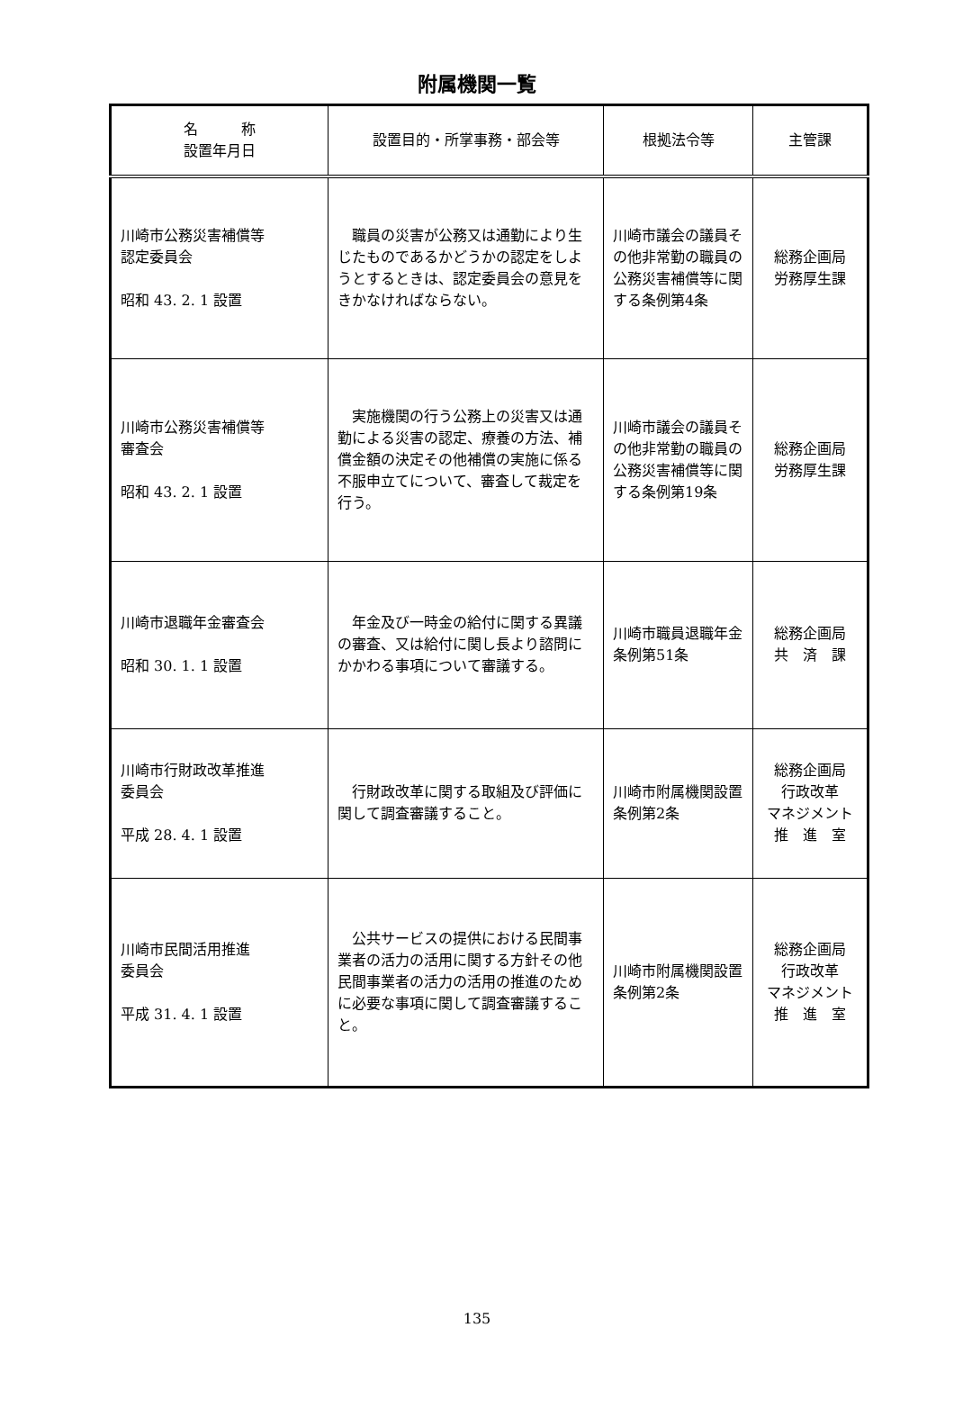附属機関一覧
| 名 称 設置年月日 | 設置目的・所掌事務・部会等 | 根拠法令等 | 主管課 |
| --- | --- | --- | --- |
| 川崎市公務災害補償等 認定委員会 昭和 43. 2. 1 設置 | 職員の災害が公務又は通勤により生じたものであるかどうかの認定をしようとするときは、認定委員会の意見をきかなければならない。 | 川崎市議会の議員その他非常勤の職員の公務災害補償等に関する条例第4条 | 総務企画局 労務厚生課 |
| 川崎市公務災害補償等 審査会 昭和 43. 2. 1 設置 | 実施機関の行う公務上の災害又は通勤による災害の認定、療養の方法、補償金額の決定その他補償の実施に係る不服申立てについて、審査して裁定を行う。 | 川崎市議会の議員その他非常勤の職員の公務災害補償等に関する条例第19条 | 総務企画局 労務厚生課 |
| 川崎市退職年金審査会 昭和 30. 1. 1 設置 | 年金及び一時金の給付に関する異議の審査、又は給付に関し長より諮問にかかわる事項について審議する。 | 川崎市職員退職年金条例第51条 | 総務企画局 共 済 課 |
| 川崎市行財政改革推進 委員会 平成 28. 4. 1 設置 | 行財政改革に関する取組及び評価に関して調査審議すること。 | 川崎市附属機関設置条例第2条 | 総務企画局 行政改革 マネジメント 推 進 室 |
| 川崎市民間活用推進 委員会 平成 31. 4. 1 設置 | 公共サービスの提供における民間事業者の活力の活用に関する方針その他民間事業者の活力の活用の推進のために必要な事項に関して調査審議すること。 | 川崎市附属機関設置条例第2条 | 総務企画局 行政改革 マネジメント 推 進 室 |
135